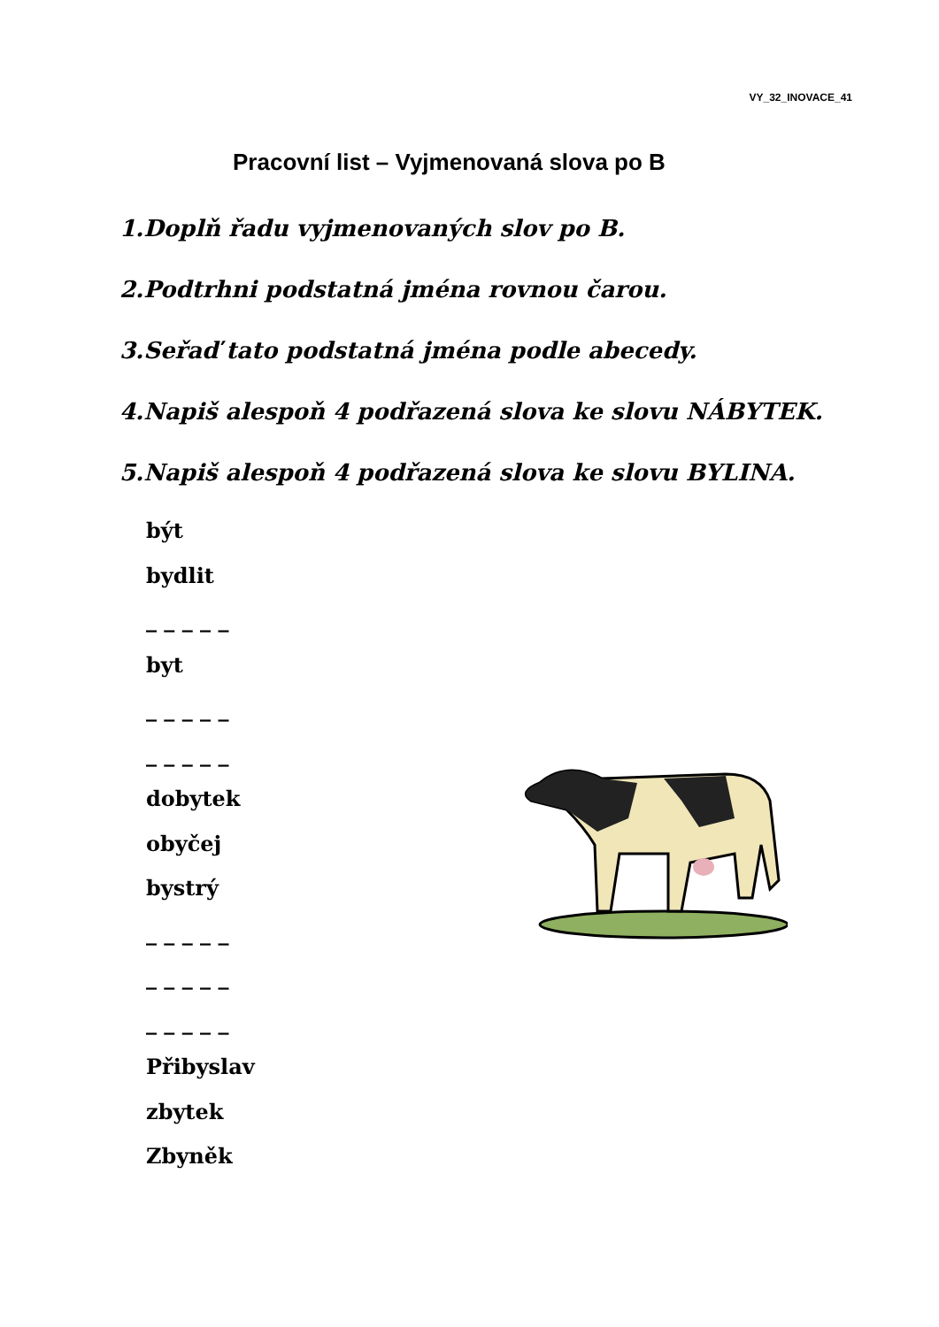VY_32_INOVACE_41
Pracovní list – Vyjmenovaná slova po B
1.Doplň řadu vyjmenovaných slov po B.
2.Podtrhni podstatná jména rovnou čarou.
3.Seřaď tato podstatná jména podle abecedy.
4.Napiš alespoň 4 podřazená slova ke slovu NÁBYTEK.
5.Napiš alespoň 4 podřazená slova ke slovu BYLINA.
být
bydlit
_ _ _ _ _
byt
_ _ _ _ _
_ _ _ _ _
dobytek
obyčej
bystrý
_ _ _ _ _
_ _ _ _ _
_ _ _ _ _
Přibyslav
zbytek
Zbyněk